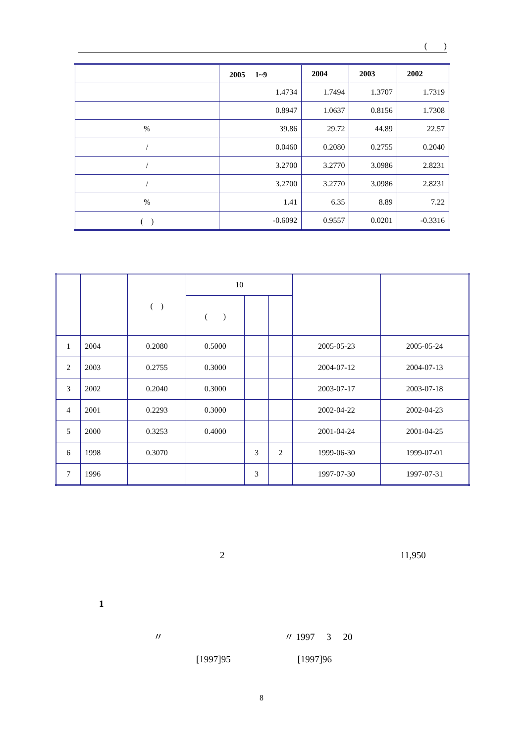(　　)
| | 2005 1~9 | 2004 | 2003 | 2002 |
| | 1.4734 | 1.7494 | 1.3707 | 1.7319 |
| | 0.8947 | 1.0637 | 0.8156 | 1.7308 |
| % | 39.86 | 29.72 | 44.89 | 22.57 |
| / | 0.0460 | 0.2080 | 0.2755 | 0.2040 |
| / | 3.2700 | 3.2770 | 3.0986 | 2.8231 |
| / | 3.2700 | 3.2770 | 3.0986 | 2.8231 |
| % | 1.41 | 6.35 | 8.89 | 7.22 |
| ( ) | -0.6092 | 0.9557 | 0.0201 | -0.3316 |
| | | ( ) | 10 | | | | |
| | | | ( ) | | | | |
| 1 | 2004 | 0.2080 | 0.5000 | | | 2005-05-23 | 2005-05-24 |
| 2 | 2003 | 0.2755 | 0.3000 | | | 2004-07-12 | 2004-07-13 |
| 3 | 2002 | 0.2040 | 0.3000 | | | 2003-07-17 | 2003-07-18 |
| 4 | 2001 | 0.2293 | 0.3000 | | | 2002-04-22 | 2002-04-23 |
| 5 | 2000 | 0.3253 | 0.4000 | | | 2001-04-24 | 2001-04-25 |
| 6 | 1998 | 0.3070 | | 3 | 2 | 1999-06-30 | 1999-07-01 |
| 7 | 1996 | | | 3 | | 1997-07-30 | 1997-07-31 |
2 11,950
1
〃 〃 1997　 3　 20
[1997]95 [1997]96
8